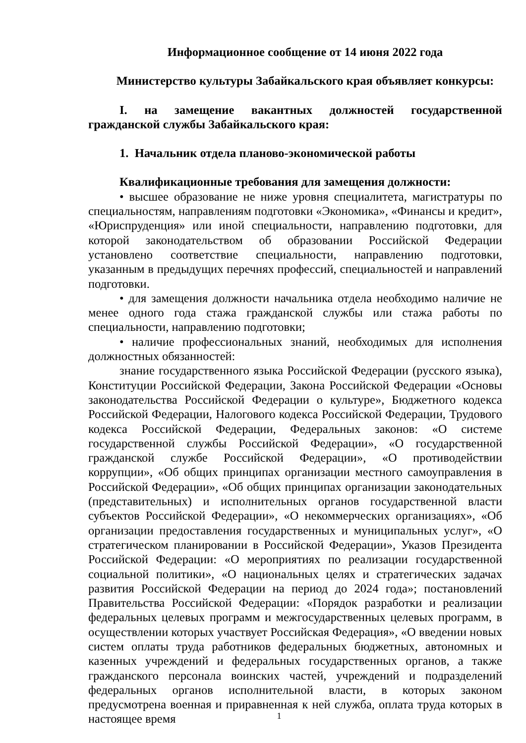Информационное сообщение от 14 июня 2022 года
Министерство культуры Забайкальского края объявляет конкурсы:
I. на замещение вакантных должностей государственной гражданской службы Забайкальского края:
1. Начальник отдела планово-экономической работы
Квалификационные требования для замещения должности:
• высшее образование не ниже уровня специалитета, магистратуры по специальностям, направлениям подготовки «Экономика», «Финансы и кредит», «Юриспруденция» или иной специальности, направлению подготовки, для которой законодательством об образовании Российской Федерации установлено соответствие специальности, направлению подготовки, указанным в предыдущих перечнях профессий, специальностей и направлений подготовки.
• для замещения должности начальника отдела необходимо наличие не менее одного года стажа гражданской службы или стажа работы по специальности, направлению подготовки;
• наличие профессиональных знаний, необходимых для исполнения должностных обязанностей:
знание государственного языка Российской Федерации (русского языка), Конституции Российской Федерации, Закона Российской Федерации «Основы законодательства Российской Федерации о культуре», Бюджетного кодекса Российской Федерации, Налогового кодекса Российской Федерации, Трудового кодекса Российской Федерации, Федеральных законов: «О системе государственной службы Российской Федерации», «О государственной гражданской службе Российской Федерации», «О противодействии коррупции», «Об общих принципах организации местного самоуправления в Российской Федерации», «Об общих принципах организации законодательных (представительных) и исполнительных органов государственной власти субъектов Российской Федерации», «О некоммерческих организациях», «Об организации предоставления государственных и муниципальных услуг», «О стратегическом планировании в Российской Федерации», Указов Президента Российской Федерации: «О мероприятиях по реализации государственной социальной политики», «О национальных целях и стратегических задачах развития Российской Федерации на период до 2024 года»; постановлений Правительства Российской Федерации: «Порядок разработки и реализации федеральных целевых программ и межгосударственных целевых программ, в осуществлении которых участвует Российская Федерация», «О введении новых систем оплаты труда работников федеральных бюджетных, автономных и казенных учреждений и федеральных государственных органов, а также гражданского персонала воинских частей, учреждений и подразделений федеральных органов исполнительной власти, в которых законом предусмотрена военная и приравненная к ней служба, оплата труда которых в настоящее время
1